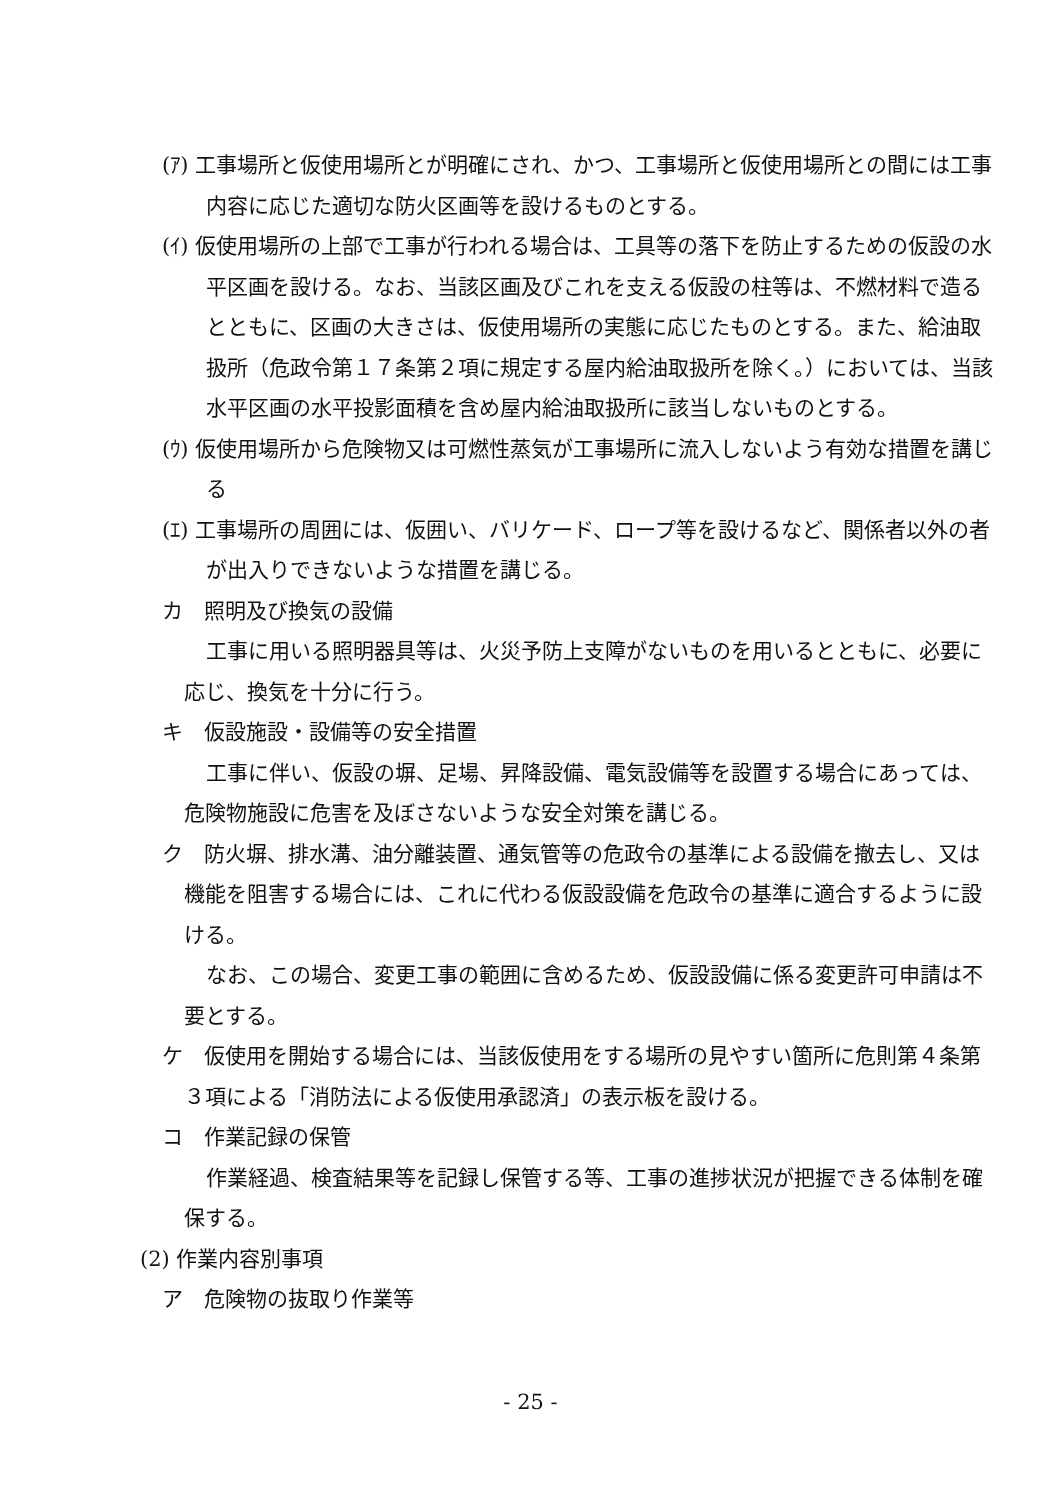(ｱ) 工事場所と仮使用場所とが明確にされ、かつ、工事場所と仮使用場所との間には工事内容に応じた適切な防火区画等を設けるものとする。
(ｲ) 仮使用場所の上部で工事が行われる場合は、工具等の落下を防止するための仮設の水平区画を設ける。なお、当該区画及びこれを支える仮設の柱等は、不燃材料で造るとともに、区画の大きさは、仮使用場所の実態に応じたものとする。また、給油取扱所（危政令第１７条第２項に規定する屋内給油取扱所を除く。）においては、当該水平区画の水平投影面積を含め屋内給油取扱所に該当しないものとする。
(ｳ) 仮使用場所から危険物又は可燃性蒸気が工事場所に流入しないよう有効な措置を講じる
(ｴ) 工事場所の周囲には、仮囲い、バリケード、ロープ等を設けるなど、関係者以外の者が出入りできないような措置を講じる。
カ　照明及び換気の設備
工事に用いる照明器具等は、火災予防上支障がないものを用いるとともに、必要に応じ、換気を十分に行う。
キ　仮設施設・設備等の安全措置
工事に伴い、仮設の塀、足場、昇降設備、電気設備等を設置する場合にあっては、危険物施設に危害を及ぼさないような安全対策を講じる。
ク　防火塀、排水溝、油分離装置、通気管等の危政令の基準による設備を撤去し、又は機能を阻害する場合には、これに代わる仮設設備を危政令の基準に適合するように設ける。
なお、この場合、変更工事の範囲に含めるため、仮設設備に係る変更許可申請は不要とする。
ケ　仮使用を開始する場合には、当該仮使用をする場所の見やすい箇所に危則第４条第３項による「消防法による仮使用承認済」の表示板を設ける。
コ　作業記録の保管
作業経過、検査結果等を記録し保管する等、工事の進捗状況が把握できる体制を確保する。
(2) 作業内容別事項
ア　危険物の抜取り作業等
- 25 -